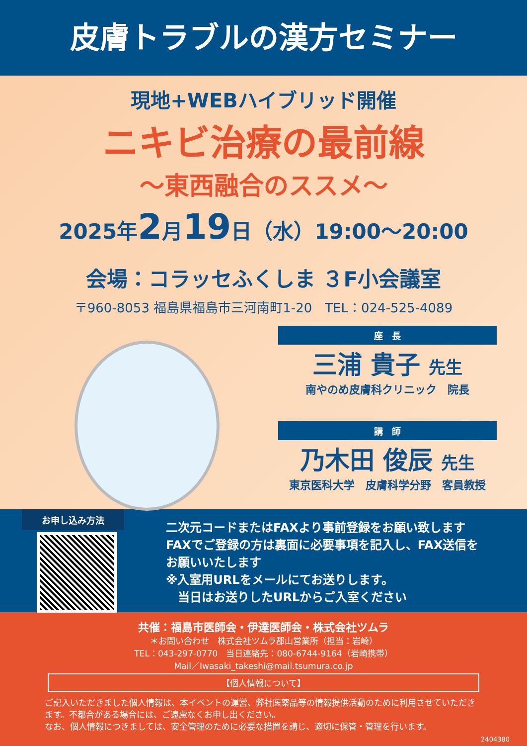皮膚トラブルの漢方セミナー
現地+WEBハイブリッド開催
ニキビ治療の最前線
～東西融合のススメ～
2025年2月19日（水）19:00～20:00
会場：コラッセふくしま ３F小会議室
〒960-8053 福島県福島市三河南町1-20　TEL：024-525-4089
座　長
三浦 貴子 先生
南やのめ皮膚科クリニック　院長
講　師
乃木田 俊辰 先生
東京医科大学　皮膚科学分野　客員教授
お申し込み方法
二次元コードまたはFAXより事前登録をお願い致します
FAXでご登録の方は裏面に必要事項を記入し、FAX送信を
お願いいたします
※入室用URLをメールにてお送りします。
　当日はお送りしたURLからご入室ください
共催：福島市医師会・伊達医師会・株式会社ツムラ
＊お問い合わせ　株式会社ツムラ郡山営業所（担当：岩崎）
TEL：043-297-0770　当日連絡先：080-6744-9164（岩崎携帯）
Mail／Iwasaki_takeshi@mail.tsumura.co.jp
【個人情報について】
ご記入いただきました個人情報は、本イベントの運営、弊社医薬品等の情報提供活動のために利用させていただきます。不都合がある場合には、ご遠慮なくお申し出ください。
なお、個人情報につきましては、安全管理のために必要な措置を講じ、適切に保管・管理を行います。
2404380